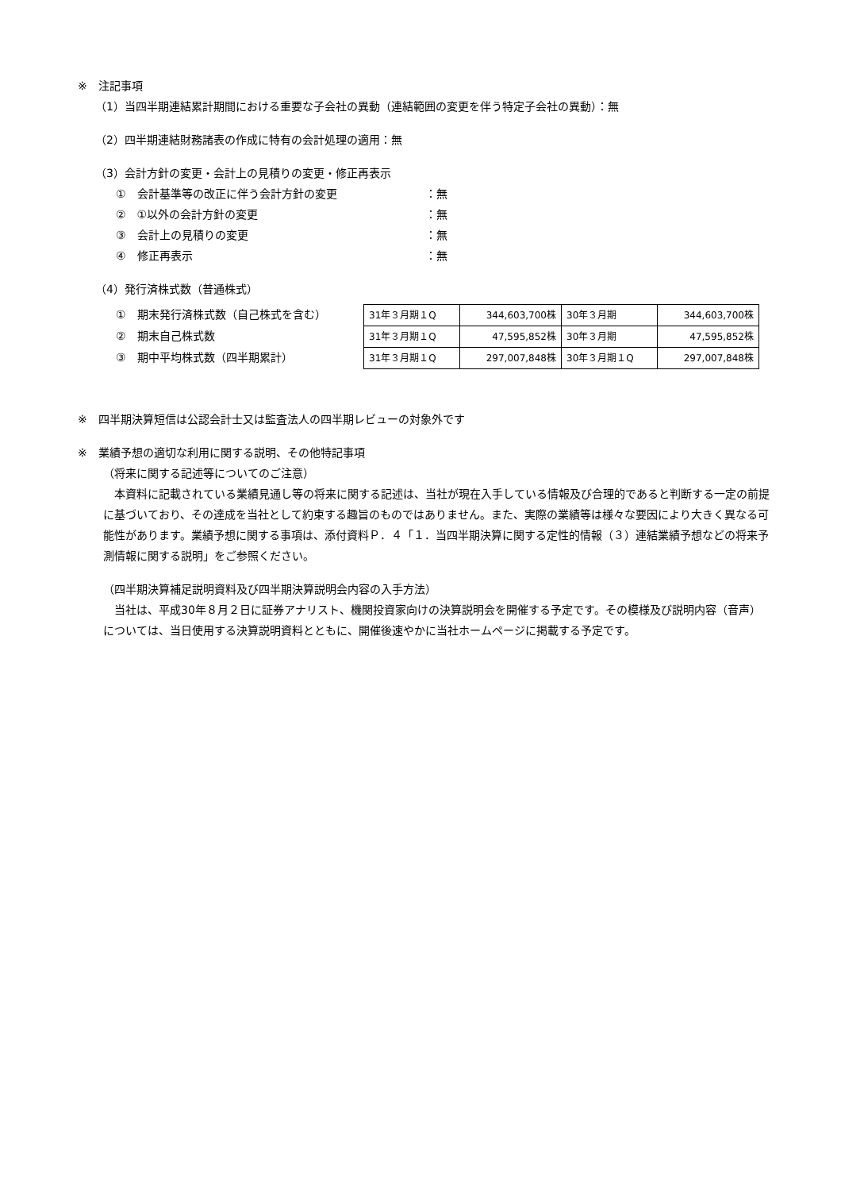※　注記事項
（1）当四半期連結累計期間における重要な子会社の異動（連結範囲の変更を伴う特定子会社の異動）：無
（2）四半期連結財務諸表の作成に特有の会計処理の適用：無
（3）会計方針の変更・会計上の見積りの変更・修正再表示
①　会計基準等の改正に伴う会計方針の変更 ：無
②　①以外の会計方針の変更 ：無
③　会計上の見積りの変更 ：無
④　修正再表示 ：無
（4）発行済株式数（普通株式）
①　期末発行済株式数（自己株式を含む）
②　期末自己株式数
③　期中平均株式数（四半期累計）
| 31年３月期１Q | 344,603,700株 | 30年３月期 | 344,603,700株 |
| 31年３月期１Q | 47,595,852株 | 30年３月期 | 47,595,852株 |
| 31年３月期１Q | 297,007,848株 | 30年３月期１Q | 297,007,848株 |
※　四半期決算短信は公認会計士又は監査法人の四半期レビューの対象外です
※　業績予想の適切な利用に関する説明、その他特記事項
（将来に関する記述等についてのご注意）
　本資料に記載されている業績見通し等の将来に関する記述は、当社が現在入手している情報及び合理的であると判断する一定の前提に基づいており、その達成を当社として約束する趣旨のものではありません。また、実際の業績等は様々な要因により大きく異なる可能性があります。業績予想に関する事項は、添付資料Ｐ．４「１．当四半期決算に関する定性的情報（３）連結業績予想などの将来予測情報に関する説明」をご参照ください。
（四半期決算補足説明資料及び四半期決算説明会内容の入手方法）
　当社は、平成30年８月２日に証券アナリスト、機関投資家向けの決算説明会を開催する予定です。その模様及び説明内容（音声）については、当日使用する決算説明資料とともに、開催後速やかに当社ホームページに掲載する予定です。